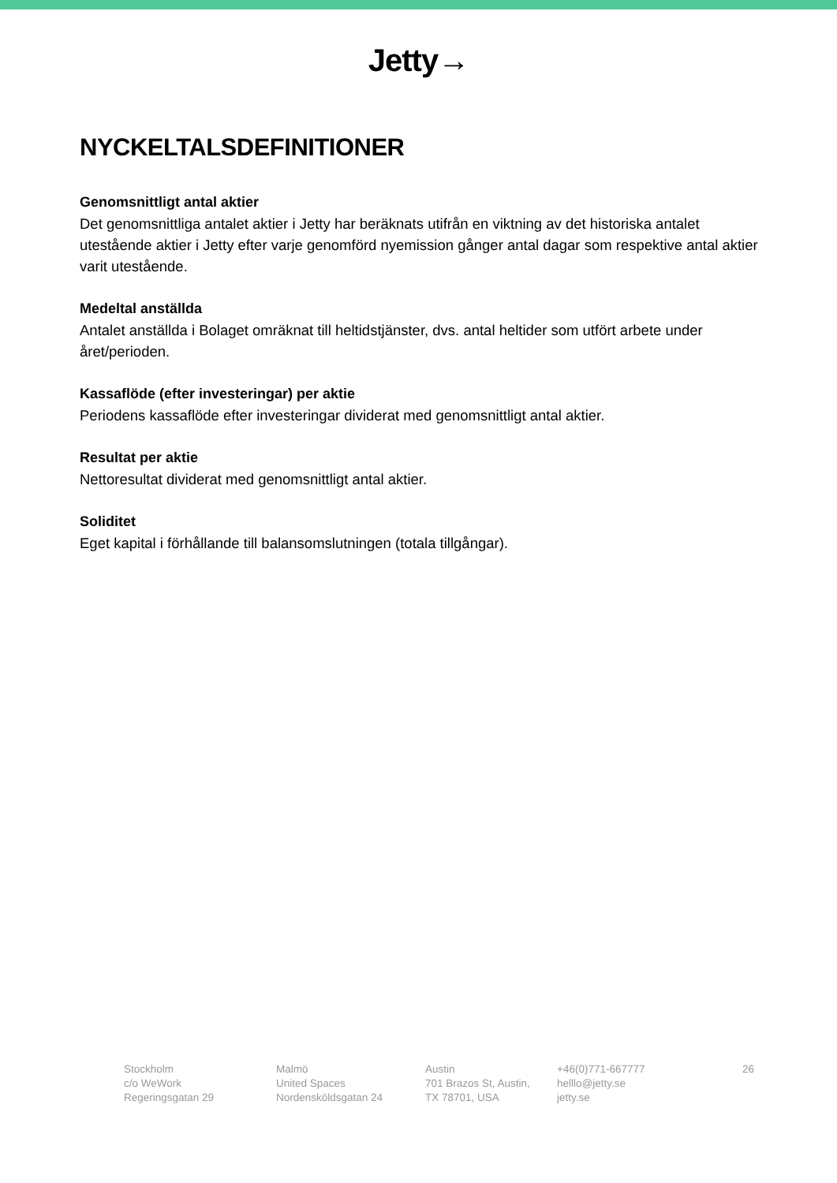Jetty→
NYCKELTALSDEFINITIONER
Genomsnittligt antal aktier
Det genomsnittliga antalet aktier i Jetty har beräknats utifrån en viktning av det historiska antalet utestående aktier i Jetty efter varje genomförd nyemission gånger antal dagar som respektive antal aktier varit utestående.
Medeltal anställda
Antalet anställda i Bolaget omräknat till heltidstjänster, dvs. antal heltider som utfört arbete under året/perioden.
Kassaflöde (efter investeringar) per aktie
Periodens kassaflöde efter investeringar dividerat med genomsnittligt antal aktier.
Resultat per aktie
Nettoresultat dividerat med genomsnittligt antal aktier.
Soliditet
Eget kapital i förhållande till balansomslutningen (totala tillgångar).
Stockholm
c/o WeWork
Regeringsgatan 29
Malmö
United Spaces
Nordensköldsgatan 24
Austin
701 Brazos St, Austin,
TX 78701, USA
+46(0)771-667777
helllo@jetty.se
jetty.se
26